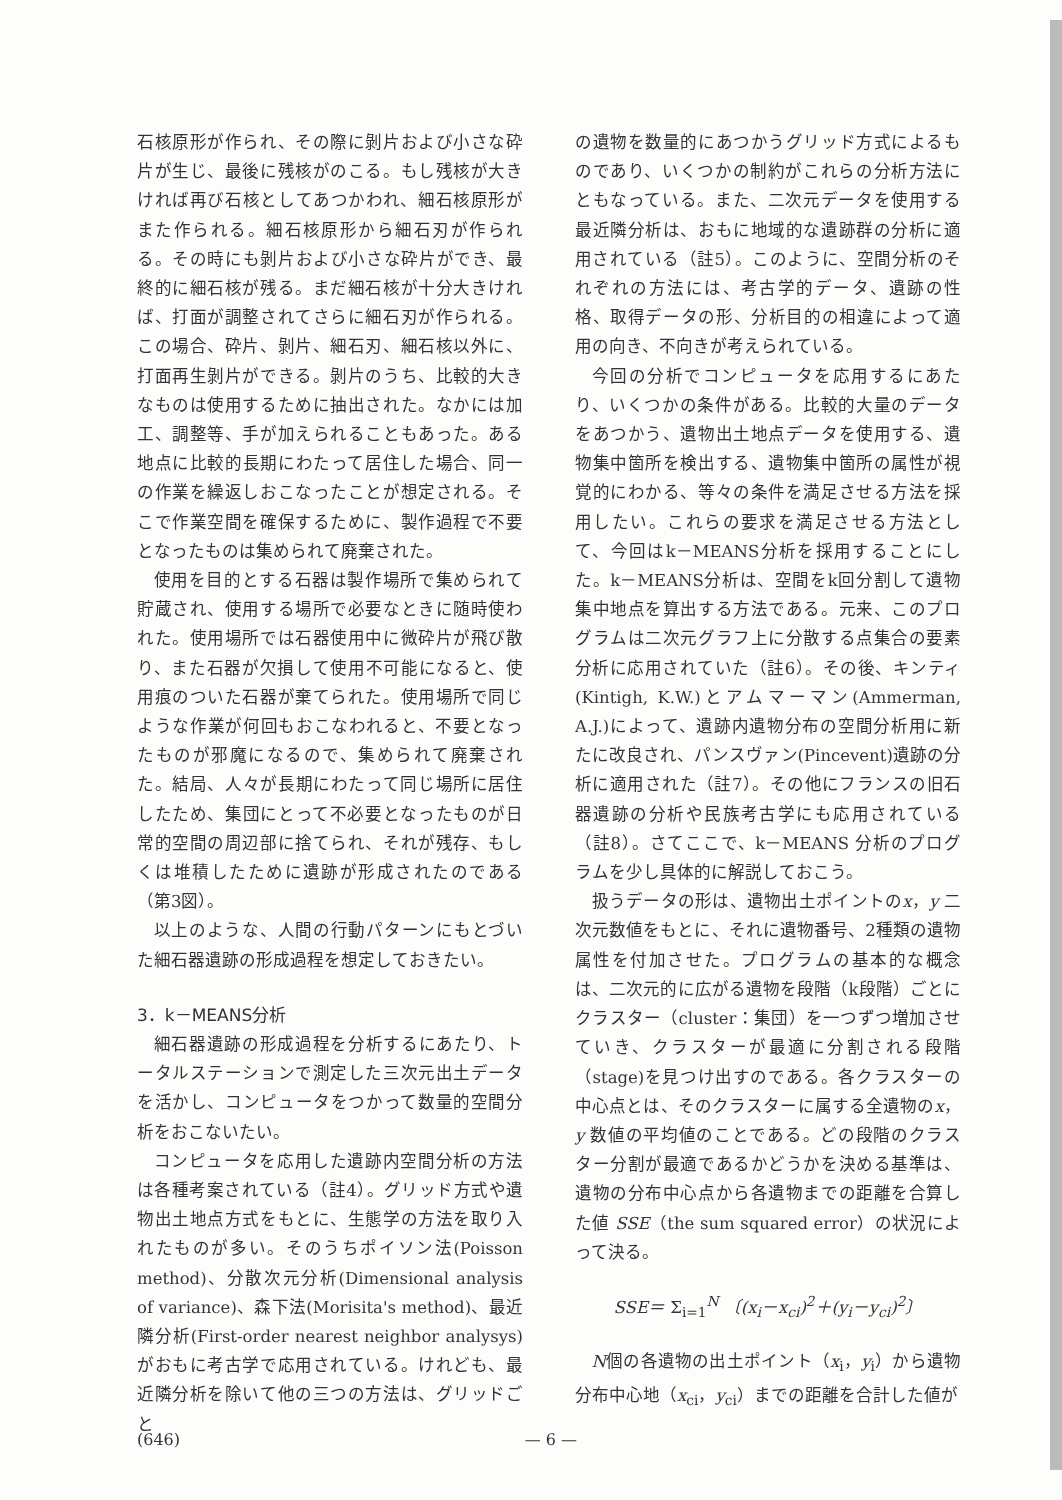石核原形が作られ、その際に剝片および小さな砕片が生じ、最後に残核がのこる。もし残核が大きければ再び石核としてあつかわれ、細石核原形がまた作られる。細石核原形から細石刃が作られる。その時にも剝片および小さな砕片ができ、最終的に細石核が残る。まだ細石核が十分大きければ、打面が調整されてさらに細石刃が作られる。この場合、砕片、剝片、細石刃、細石核以外に、打面再生剝片ができる。剝片のうち、比較的大きなものは使用するために抽出された。なかには加工、調整等、手が加えられることもあった。ある地点に比較的長期にわたって居住した場合、同一の作業を繰返しおこなったことが想定される。そこで作業空間を確保するために、製作過程で不要となったものは集められて廃棄された。
使用を目的とする石器は製作場所で集められて貯蔵され、使用する場所で必要なときに随時使われた。使用場所では石器使用中に微砕片が飛び散り、また石器が欠損して使用不可能になると、使用痕のついた石器が棄てられた。使用場所で同じような作業が何回もおこなわれると、不要となったものが邪魔になるので、集められて廃棄された。結局、人々が長期にわたって同じ場所に居住したため、集団にとって不必要となったものが日常的空間の周辺部に捨てられ、それが残存、もしくは堆積したために遺跡が形成されたのである（第3図）。
以上のような、人間の行動パターンにもとづいた細石器遺跡の形成過程を想定しておきたい。
3．k－MEANS分析
細石器遺跡の形成過程を分析するにあたり、トータルステーションで測定した三次元出土データを活かし、コンピュータをつかって数量的空間分析をおこないたい。
コンピュータを応用した遺跡内空間分析の方法は各種考案されている（註4）。グリッド方式や遺物出土地点方式をもとに、生態学の方法を取り入れたものが多い。そのうちポイソン法(Poisson method)、分散次元分析(Dimensional analysis of variance)、森下法(Morisita's method)、最近隣分析(First-order nearest neighbor analysys)がおもに考古学で応用されている。けれども、最近隣分析を除いて他の三つの方法は、グリッドごと
の遺物を数量的にあつかうグリッド方式によるものであり、いくつかの制約がこれらの分析方法にともなっている。また、二次元データを使用する最近隣分析は、おもに地域的な遺跡群の分析に適用されている（註5）。このように、空間分析のそれぞれの方法には、考古学的データ、遺跡の性格、取得データの形、分析目的の相違によって適用の向き、不向きが考えられている。
今回の分析でコンピュータを応用するにあたり、いくつかの条件がある。比較的大量のデータをあつかう、遺物出土地点データを使用する、遺物集中箇所を検出する、遺物集中箇所の属性が視覚的にわかる、等々の条件を満足させる方法を採用したい。これらの要求を満足させる方法として、今回はk－MEANS分析を採用することにした。k－MEANS分析は、空間をk回分割して遺物集中地点を算出する方法である。元来、このプログラムは二次元グラフ上に分散する点集合の要素分析に応用されていた（註6）。その後、キンティ(Kintigh, K.W.)とアムマーマン(Ammerman, A.J.)によって、遺跡内遺物分布の空間分析用に新たに改良され、パンスヴァン(Pincevent)遺跡の分析に適用された（註7）。その他にフランスの旧石器遺跡の分析や民族考古学にも応用されている（註8）。さてここで、k－MEANS 分析のプログラムを少し具体的に解説しておこう。
扱うデータの形は、遺物出土ポイントのx，y 二次元数値をもとに、それに遺物番号、2種類の遺物属性を付加させた。プログラムの基本的な概念は、二次元的に広がる遺物を段階（k段階）ごとにクラスター（cluster：集団）を一つずつ増加させていき、クラスターが最適に分割される段階（stage)を見つけ出すのである。各クラスターの中心点とは、そのクラスターに属する全遺物のx，y 数値の平均値のことである。どの段階のクラスター分割が最適であるかどうかを決める基準は、遺物の分布中心点から各遺物までの距離を合算した値 SSE（the sum squared error）の状況によって決る。
SSE＝ Σ<sub>i=1</sub><sup>N</sup> 〔(x<sub>i</sub>－x<sub>ci</sub>)<sup>2</sup>＋(y<sub>i</sub>－y<sub>ci</sub>)<sup>2</sup>〕
N個の各遺物の出土ポイント（x<sub>i</sub>，y<sub>i</sub>）から遺物分布中心地（x<sub>ci</sub>，y<sub>ci</sub>）までの距離を合計した値が
(646) — 6 —